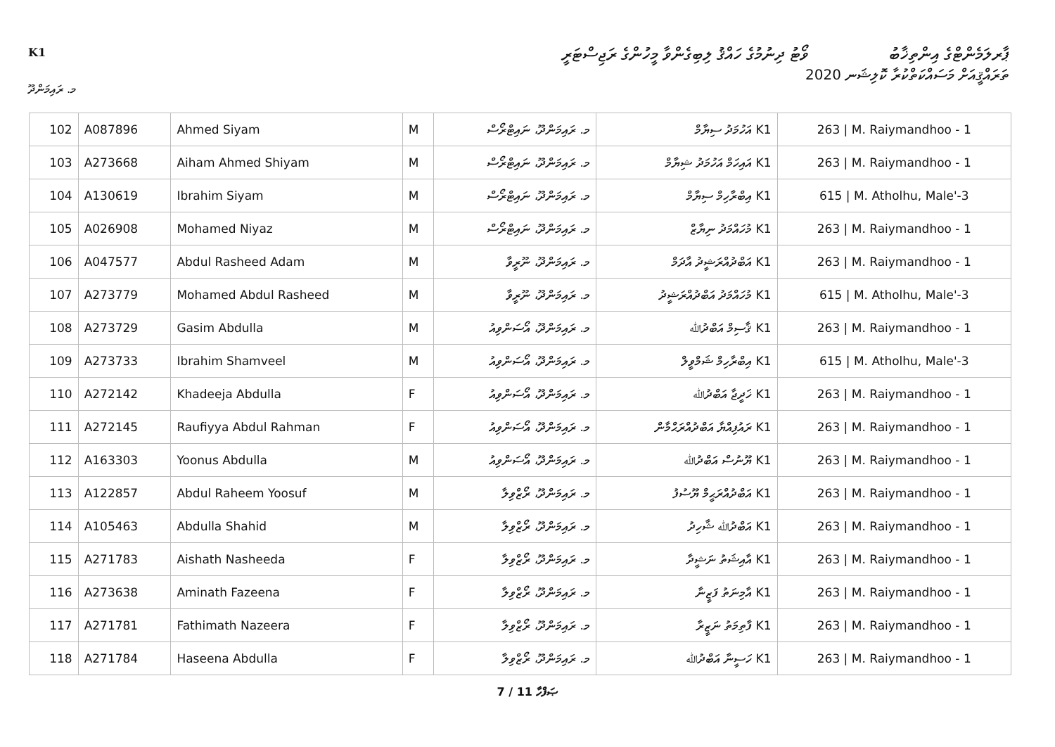K1
ވޯޓު ދިނުމުގެ ހައްޤު ލިބިގެންވާ މީހުންގެ ރަޖިސްޓަރީ
ޕާރލަމެންޓްގެ އިންތިޚާބު
ތަރައްޤީއަށް މަސައްކަތްކުރާ ކޮލިޝަނ 2020
މ. ރައިމަންދޫ
| 102 | A087896 | Ahmed Siyam | M | މ. ރައިމަންދޫ، ނައިޓްރޯސް | K1 އަހުމަދު ސިޔާމް | 263 / M. Raiymandhoo - 1 |
| 103 | A273668 | Aiham Ahmed Shiyam | M | މ. ރައިމަންދޫ، ނައިޓްރޯސް | K1 އައިހަމް އަހުމަދު ޝިޔާމް | 263 / M. Raiymandhoo - 1 |
| 104 | A130619 | Ibrahim Siyam | M | މ. ރައިމަންދޫ، ނައިޓްރޯސް | K1 އިބްރާހިމް ސިޔާމް | 615 / M. Atholhu, Male'-3 |
| 105 | A026908 | Mohamed Niyaz | M | މ. ރައިމަންދޫ، ނައިޓްރޯސް | K1 މުހައްމަދު ނިޔާޒް | 263 / M. Raiymandhoo - 1 |
| 106 | A047577 | Abdul Rasheed Adam | M | މ. ރައިމަންދޫ، ނޫރީވާ | K1 އަބްދުއްރަޝީދު އާދަމް | 263 / M. Raiymandhoo - 1 |
| 107 | A273779 | Mohamed Abdul Rasheed | M | މ. ރައިމަންދޫ، ނޫރީވާ | K1 މުހައްމަދު އަބްދުއްރަޝީދު | 615 / M. Atholhu, Male'-3 |
| 108 | A273729 | Gasim Abdulla | M | މ. ރައިމަންދޫ، އޯސަންވިއު | K1 ޤާސިމް އަބްދުﷲ | 263 / M. Raiymandhoo - 1 |
| 109 | A273733 | Ibrahim Shamveel | M | މ. ރައިމަންދޫ، އޯސަންވިއު | K1 އިބްރާހިމް ޝަމްވީލް | 615 / M. Atholhu, Male'-3 |
| 110 | A272142 | Khadeeja Abdulla | F | މ. ރައިމަންދޫ، އޯސަންވިއު | K1 ޚަދީޖާ އަބްދުﷲ | 263 / M. Raiymandhoo - 1 |
| 111 | A272145 | Raufiyya Abdul Rahman | F | މ. ރައިމަންދޫ، އޯސަންވިއު | K1 ރައުފިއްޔާ އަބްދުއްރަޙްމާން | 263 / M. Raiymandhoo - 1 |
| 112 | A163303 | Yoonus Abdulla | M | މ. ރައިމަންދޫ، އޯސަންވިއު | K1 ޔޫނުސް އަބްދުﷲ | 263 / M. Raiymandhoo - 1 |
| 113 | A122857 | Abdul Raheem Yoosuf | M | މ. ރައިމަންދޫ، ރޯޒްވިލާ | K1 އަބްދުއްރަޙީމް ޔޫސުފު | 263 / M. Raiymandhoo - 1 |
| 114 | A105463 | Abdulla Shahid | M | މ. ރައިމަންދޫ، ރޯޒްވިލާ | K1 އަބްދުﷲ ޝާހިދު | 263 / M. Raiymandhoo - 1 |
| 115 | A271783 | Aishath Nasheeda | F | މ. ރައިމަންދޫ، ރޯޒްވިލާ | K1 އާއިޝަތު ނަޝީދާ | 263 / M. Raiymandhoo - 1 |
| 116 | A273638 | Aminath Fazeena | F | މ. ރައިމަންދޫ، ރޯޒްވިލާ | K1 އާމިނަތު ފަޒީނާ | 263 / M. Raiymandhoo - 1 |
| 117 | A271781 | Fathimath Nazeera | F | މ. ރައިމަންދޫ، ރޯޒްވިލާ | K1 ފާތިމަތު ނަޒީރާ | 263 / M. Raiymandhoo - 1 |
| 118 | A271784 | Haseena Abdulla | F | މ. ރައިމަންދޫ، ރޯޒްވިލާ | K1 ހަސީނާ އަބްދުﷲ | 263 / M. Raiymandhoo - 1 |
7 / 11 ޞަފްހާ